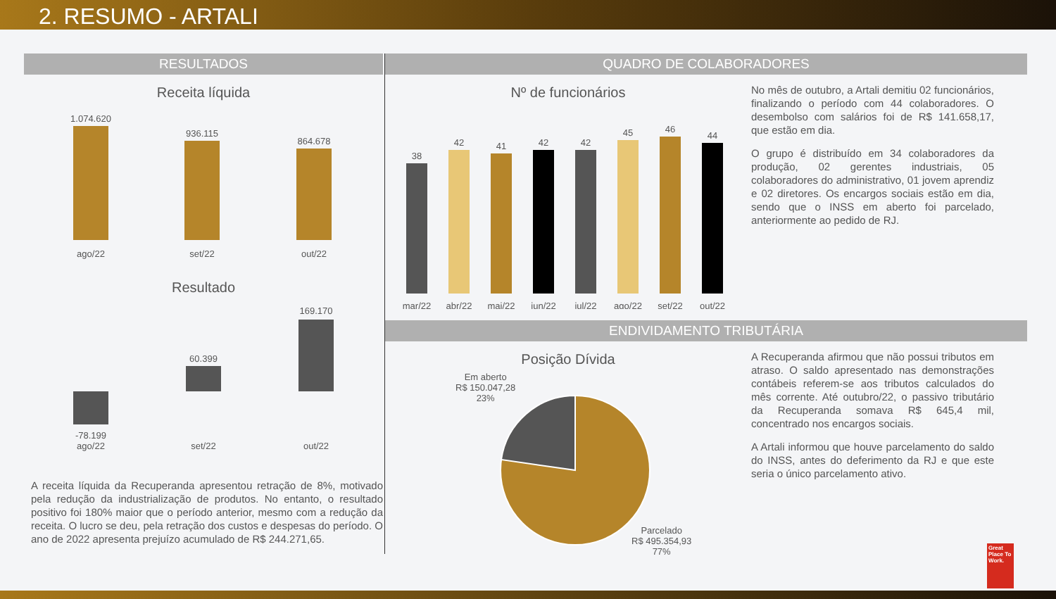2. RESUMO - ARTALI
RESULTADOS
Receita líquida
1.074.620
936.115
864.678
ago/22
set/22
out/22
Resultado
-78.199
60.399
169.170
ago/22
set/22
out/22
A receita líquida da Recuperanda apresentou retração de 8%, motivado pela redução da industrialização de produtos. No entanto, o resultado positivo foi 180% maior que o período anterior, mesmo com a redução da receita. O lucro se deu, pela retração dos custos e despesas do período. O ano de 2022 apresenta prejuízo acumulado de R$ 244.271,65.
QUADRO DE COLABORADORES
Nº de funcionários
38
mar/22
42
abr/22
41
mai/22
42
jun/22
42
jul/22
45
ago/22
46
set/22
44
out/22
No mês de outubro, a Artali demitiu 02 funcionários, finalizando o período com 44 colaboradores. O desembolso com salários foi de R$ 141.658,17, que estão em dia.
O grupo é distribuído em 34 colaboradores da produção, 02 gerentes industriais, 05 colaboradores do administrativo, 01 jovem aprendiz e 02 diretores. Os encargos sociais estão em dia, sendo que o INSS em aberto foi parcelado, anteriormente ao pedido de RJ.
ENDIVIDAMENTO TRIBUTÁRIA
Posição Dívida
Em aberto
R$ 150.047,28
23%
Parcelado
R$ 495.354,93
77%
A Recuperanda afirmou que não possui tributos em atraso. O saldo apresentado nas demonstrações contábeis referem-se aos tributos calculados do mês corrente. Até outubro/22, o passivo tributário da Recuperanda somava R$ 645,4 mil, concentrado nos encargos sociais.
A Artali informou que houve parcelamento do saldo do INSS, antes do deferimento da RJ e que este seria o único parcelamento ativo.
Great Place To Work.